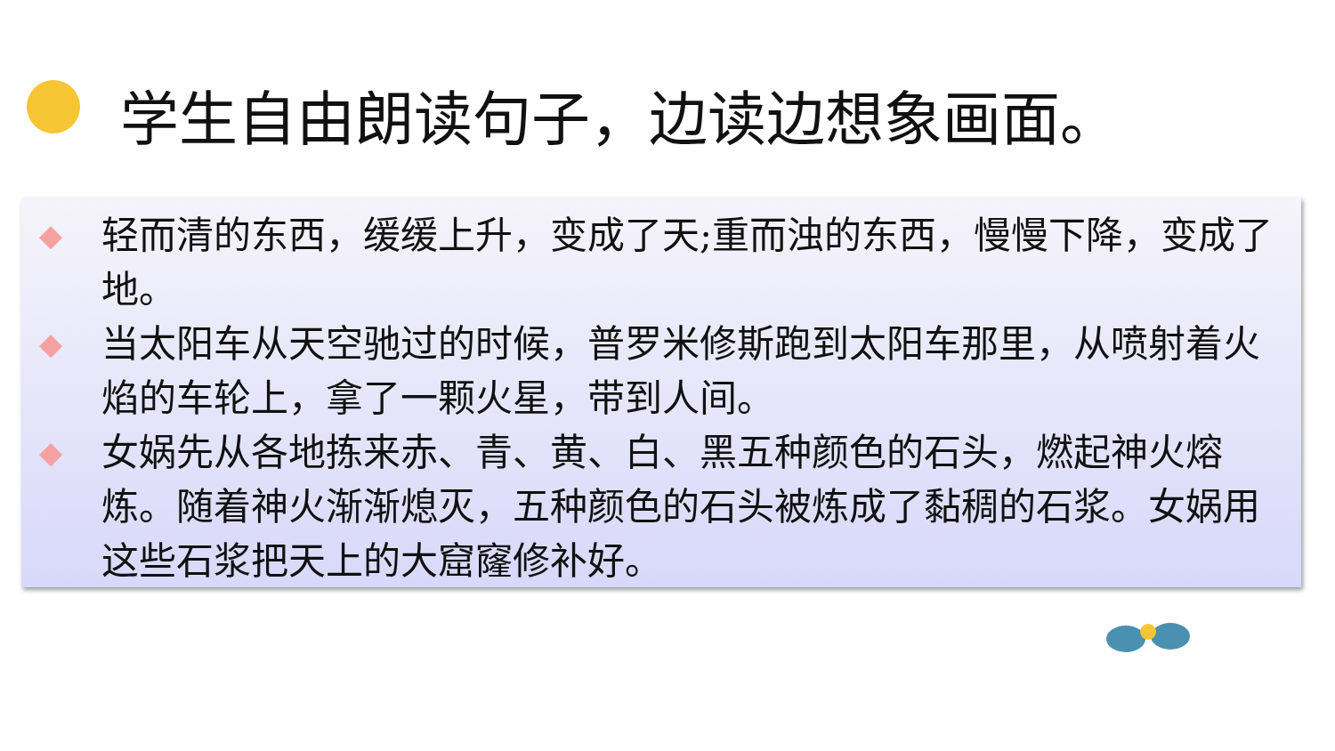学生自由朗读句子，边读边想象画面。
◆ 轻而清的东西，缓缓上升，变成了天;重而浊的东西，慢慢下降，变成了地。
◆ 当太阳车从天空驰过的时候，普罗米修斯跑到太阳车那里，从喷射着火焰的车轮上，拿了一颗火星，带到人间。
◆ 女娲先从各地拣来赤、青、黄、白、黑五种颜色的石头，燃起神火熔炼。随着神火渐渐熄灭，五种颜色的石头被炼成了黏稠的石浆。女娲用这些石浆把天上的大窟窿修补好。